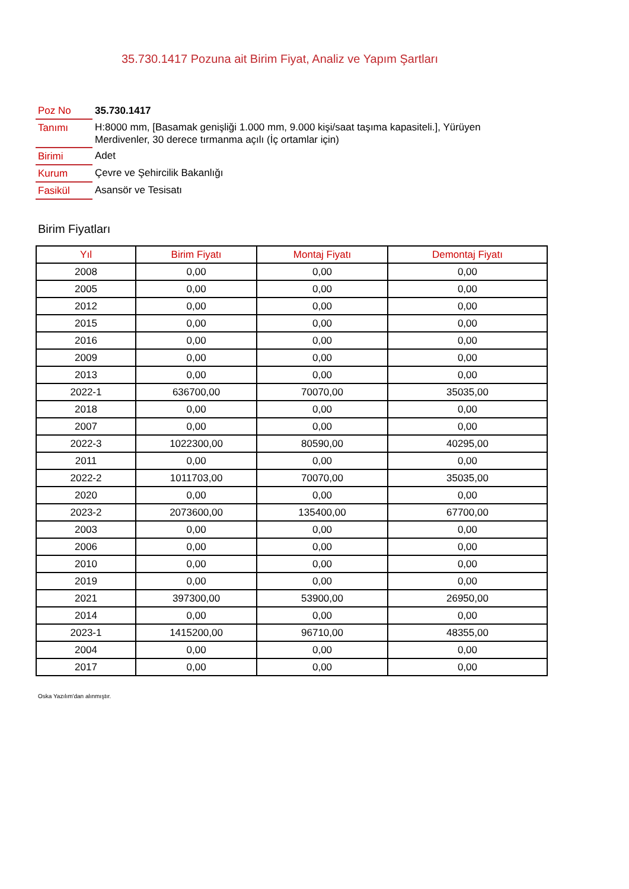35.730.1417 Pozuna ait Birim Fiyat, Analiz ve Yapım Şartları
| Poz No | 35.730.1417 |
| Tanımı | H:8000 mm, [Basamak genişliği 1.000 mm, 9.000 kişi/saat taşıma kapasiteli.], Yürüyen Merdivenler, 30 derece tırmanma açılı (İç ortamlar için) |
| Birimi | Adet |
| Kurum | Çevre ve Şehircilik Bakanlığı |
| Fasikül | Asansör ve Tesisatı |
Birim Fiyatları
| Yıl | Birim Fiyatı | Montaj Fiyatı | Demontaj Fiyatı |
| --- | --- | --- | --- |
| 2008 | 0,00 | 0,00 | 0,00 |
| 2005 | 0,00 | 0,00 | 0,00 |
| 2012 | 0,00 | 0,00 | 0,00 |
| 2015 | 0,00 | 0,00 | 0,00 |
| 2016 | 0,00 | 0,00 | 0,00 |
| 2009 | 0,00 | 0,00 | 0,00 |
| 2013 | 0,00 | 0,00 | 0,00 |
| 2022-1 | 636700,00 | 70070,00 | 35035,00 |
| 2018 | 0,00 | 0,00 | 0,00 |
| 2007 | 0,00 | 0,00 | 0,00 |
| 2022-3 | 1022300,00 | 80590,00 | 40295,00 |
| 2011 | 0,00 | 0,00 | 0,00 |
| 2022-2 | 1011703,00 | 70070,00 | 35035,00 |
| 2020 | 0,00 | 0,00 | 0,00 |
| 2023-2 | 2073600,00 | 135400,00 | 67700,00 |
| 2003 | 0,00 | 0,00 | 0,00 |
| 2006 | 0,00 | 0,00 | 0,00 |
| 2010 | 0,00 | 0,00 | 0,00 |
| 2019 | 0,00 | 0,00 | 0,00 |
| 2021 | 397300,00 | 53900,00 | 26950,00 |
| 2014 | 0,00 | 0,00 | 0,00 |
| 2023-1 | 1415200,00 | 96710,00 | 48355,00 |
| 2004 | 0,00 | 0,00 | 0,00 |
| 2017 | 0,00 | 0,00 | 0,00 |
Oska Yazılım'dan alınmıştır.